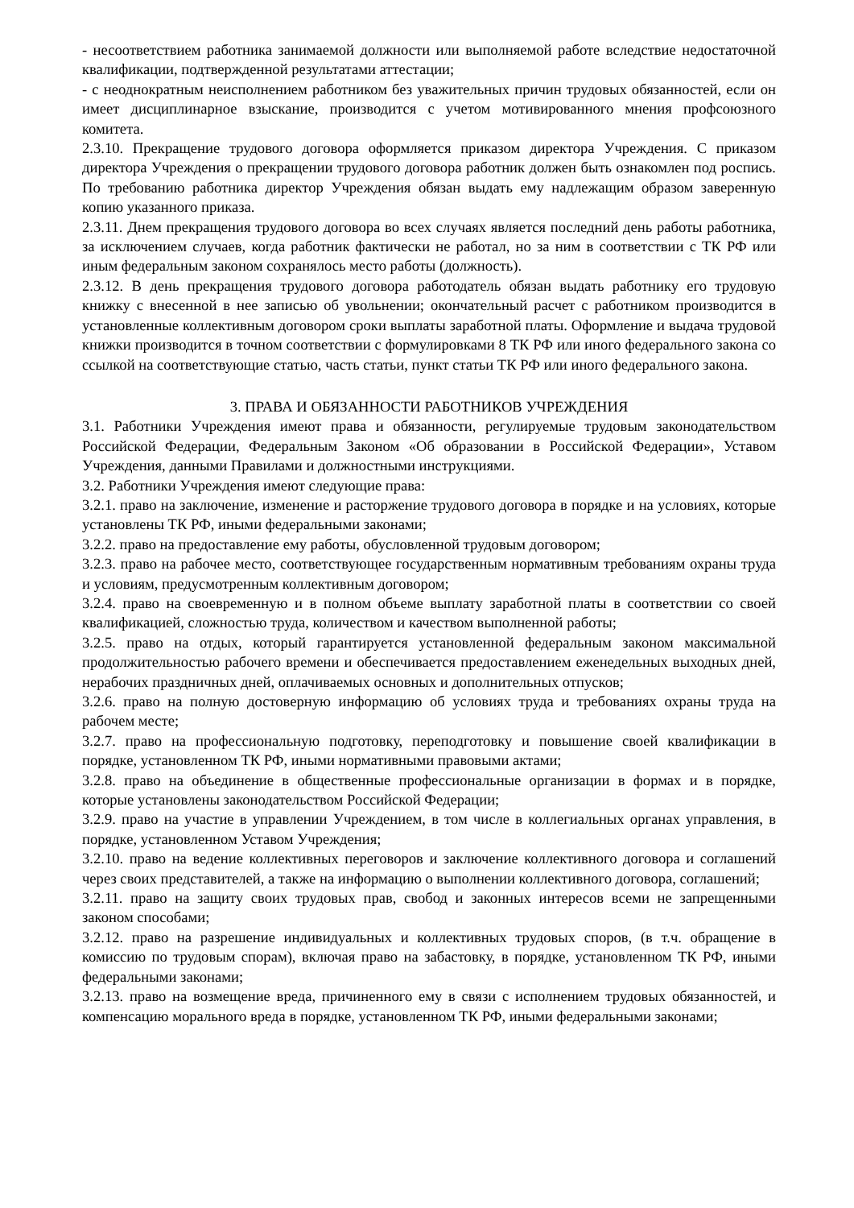- несоответствием работника занимаемой должности или выполняемой работе вследствие недостаточной квалификации, подтвержденной результатами аттестации;
- с неоднократным неисполнением работником без уважительных причин трудовых обязанностей, если он имеет дисциплинарное взыскание, производится с учетом мотивированного мнения профсоюзного комитета.
2.3.10. Прекращение трудового договора оформляется приказом директора Учреждения. С приказом директора Учреждения о прекращении трудового договора работник должен быть ознакомлен под роспись. По требованию работника директор Учреждения обязан выдать ему надлежащим образом заверенную копию указанного приказа.
2.3.11. Днем прекращения трудового договора во всех случаях является последний день работы работника, за исключением случаев, когда работник фактически не работал, но за ним в соответствии с ТК РФ или иным федеральным законом сохранялось место работы (должность).
2.3.12. В день прекращения трудового договора работодатель обязан выдать работнику его трудовую книжку с внесенной в нее записью об увольнении; окончательный расчет с работником производится в установленные коллективным договором сроки выплаты заработной платы. Оформление и выдача трудовой книжки производится в точном соответствии с формулировками 8 ТК РФ или иного федерального закона со ссылкой на соответствующие статью, часть статьи, пункт статьи ТК РФ или иного федерального закона.
3. ПРАВА И ОБЯЗАННОСТИ РАБОТНИКОВ УЧРЕЖДЕНИЯ
3.1. Работники Учреждения имеют права и обязанности, регулируемые трудовым законодательством Российской Федерации, Федеральным Законом «Об образовании в Российской Федерации», Уставом Учреждения, данными Правилами и должностными инструкциями.
3.2. Работники Учреждения имеют следующие права:
3.2.1. право на заключение, изменение и расторжение трудового договора в порядке и на условиях, которые установлены ТК РФ, иными федеральными законами;
3.2.2. право на предоставление ему работы, обусловленной трудовым договором;
3.2.3. право на рабочее место, соответствующее государственным нормативным требованиям охраны труда и условиям, предусмотренным коллективным договором;
3.2.4. право на своевременную и в полном объеме выплату заработной платы в соответствии со своей квалификацией, сложностью труда, количеством и качеством выполненной работы;
3.2.5. право на отдых, который гарантируется установленной федеральным законом максимальной продолжительностью рабочего времени и обеспечивается предоставлением еженедельных выходных дней, нерабочих праздничных дней, оплачиваемых основных и дополнительных отпусков;
3.2.6. право на полную достоверную информацию об условиях труда и требованиях охраны труда на рабочем месте;
3.2.7. право на профессиональную подготовку, переподготовку и повышение своей квалификации в порядке, установленном ТК РФ, иными нормативными правовыми актами;
3.2.8. право на объединение в общественные профессиональные организации в формах и в порядке, которые установлены законодательством Российской Федерации;
3.2.9. право на участие в управлении Учреждением, в том числе в коллегиальных органах управления, в порядке, установленном Уставом Учреждения;
3.2.10. право на ведение коллективных переговоров и заключение коллективного договора и соглашений через своих представителей, а также на информацию о выполнении коллективного договора, соглашений;
3.2.11. право на защиту своих трудовых прав, свобод и законных интересов всеми не запрещенными законом способами;
3.2.12. право на разрешение индивидуальных и коллективных трудовых споров, (в т.ч. обращение в комиссию по трудовым спорам), включая право на забастовку, в порядке, установленном ТК РФ, иными федеральными законами;
3.2.13. право на возмещение вреда, причиненного ему в связи с исполнением трудовых обязанностей, и компенсацию морального вреда в порядке, установленном ТК РФ, иными федеральными законами;